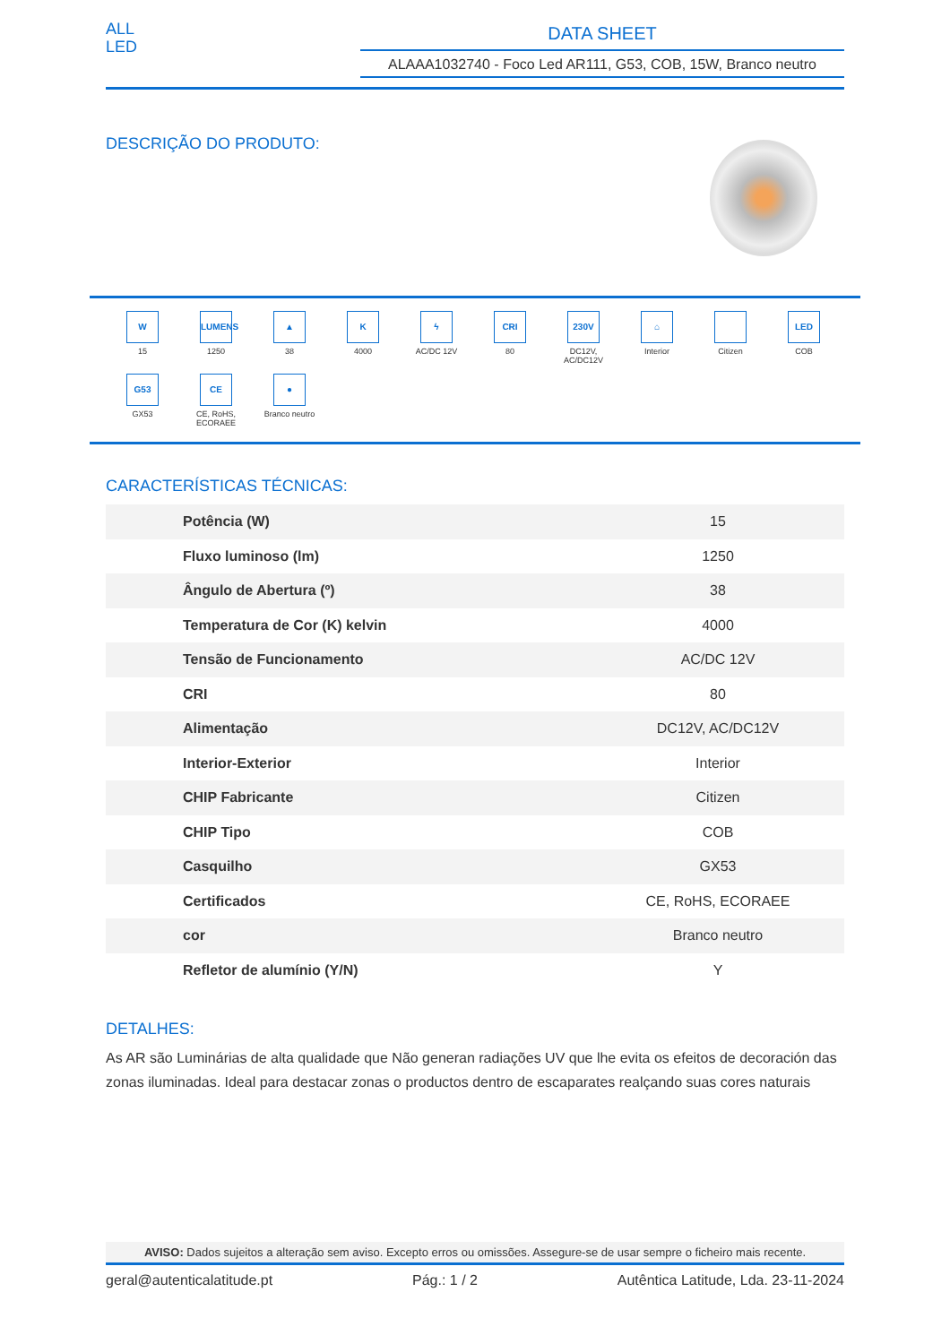ALL
LED
DATA SHEET
ALAAA1032740 - Foco Led AR111, G53, COB, 15W, Branco neutro
DESCRIÇÃO DO PRODUTO:
W
15
LUMENS
1250
▲
38
K
4000
ϟ
AC/DC 12V
CRI
80
230V
DC12V,
AC/DC12V
⌂
Interior
Citizen
LED
COB
G53
GX53
CE
CE, RoHS,
ECORAEE
●
Branco neutro
CARACTERÍSTICAS TÉCNICAS:
| Potência (W) | 15 |
| Fluxo luminoso (lm) | 1250 |
| Ângulo de Abertura (º) | 38 |
| Temperatura de Cor (K) kelvin | 4000 |
| Tensão de Funcionamento | AC/DC 12V |
| CRI | 80 |
| Alimentação | DC12V, AC/DC12V |
| Interior-Exterior | Interior |
| CHIP Fabricante | Citizen |
| CHIP Tipo | COB |
| Casquilho | GX53 |
| Certificados | CE, RoHS, ECORAEE |
| cor | Branco neutro |
| Refletor de alumínio (Y/N) | Y |
DETALHES:
As AR são Luminárias de alta qualidade que Não generan radiações UV que lhe evita os efeitos de decoración das zonas iluminadas. Ideal para destacar zonas o productos dentro de escaparates realçando suas cores naturais
AVISO: Dados sujeitos a alteração sem aviso. Excepto erros ou omissões. Assegure-se de usar sempre o ficheiro mais recente.
geral@autenticalatitude.pt Pág.: 1 / 2 Autêntica Latitude, Lda. 23-11-2024